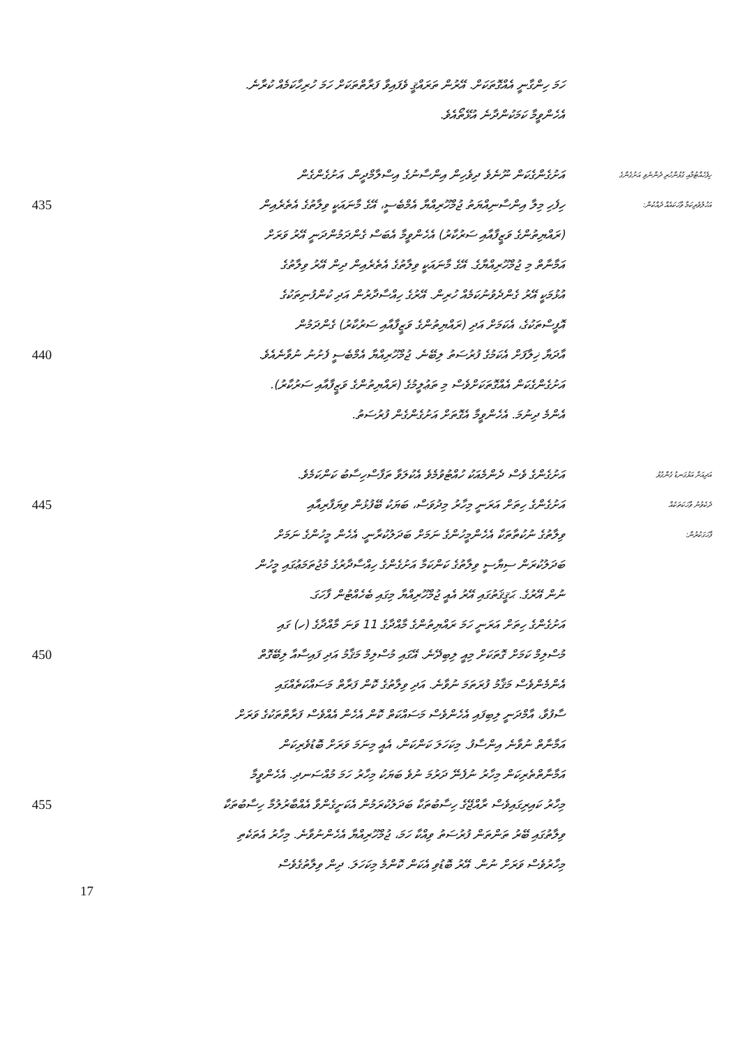ހަމަ ހިންގާނީ އެއްގޮތަކަށް. އޭރުން ތަރައްޤީ ވެފައިވާ ފަރާތްތަކަށް ހަމަ ހުރިހާކަމެއް ކުރާނެ.
އެހެންވީމާ ކަމަކުންދާނެ އުޅޭތޯއެވެ.
އަށުގެންގެކަން ނޫނެވެ ދިވެހިން އިންސާނުގެ އިސްލާމްދީން. އަށުގެންގެން ހިފެހެއްޓުމާއި ގުޅުންހުރި ދެންނެވި އަށުގެންގެ
435 ހިފެހި މިލާ އިންސާނިއްޔަތު ޖުމްހޫރިއްޔާ އެމްބެސީ، އޭގެ މާނައަކީ ވިލާތުގެ އެތެރެއިން އަހުލުވެރިކަމާ ވާހަކައެއް ދެއްކުން:
(ރައްޔިތުންގެ ވަޒީފާއާއި ސަރުކާރު) އެހެންވީމާ އެބަސް ގެންދަމުންދަނީ އޭރު ވަރަށް
އަމާނާތް މި ޖުމްހޫރިއްޔާގެ. އޭގެ މާނައަކީ ވިލާތުގެ އެތެރެއިން ދިން އޭރު ވިލާތުގެ
އުޅުމަކީ އޭރު ގެންދެވުނުކަމެއް ހުރިން. އޭރުގެ ހިއްސާދާރުން އަދި ކުންފުނިތަކުގެ
އޮފީސްތަކުގެ، އެކަމަށް އަދި (ރައްޔިތުންގެ ވަޒީފާއާއި ސަރުކާރު) ގެންދަމުން
440 އާދަޔާ ޚިލާފަށް އެކަމުގެ ފުރުސަތު ލިބޭނެ. ޖުމްހޫރިއްޔާ އެމްބެސީ ފެށުނު ނުވާނެއެވެ.
އަށުގެންގެކަން އެއްގޮތަކަށްވެސް މި ތަޢުލީމުގެ (ރައްޔިތުންގެ ވަޒީފާއާއި ސަރުކާރު).
އެންމެ ދިނުމަ. އެހެންވީމާ އެގޮތަށް އަށުގެންގެން ފުރުސަތު.
އަށުގެންގެ ވެސް ދެންމެއަކު ހުއްޓުވުމެވެ އެކުލަވާ ތަފާސްހިސާބު ކަންކަމެވެ. އަދިއަށް އަޅުގަނޑު ގެންގުޅު
445 އަށުގެންގެ ހިތަށް އަރަނީ މިހާރު މިދުވަސް، ބަޔަކު ބޭފުޅުން ވިޔަފާރިއާއި ދެކެވުނު ވާހަކަތަކެއް
ވިލާތުގެ ނުކުތާތަކާ އެހެންމީހުންގެ ނަމަށް ބަދަލުކުރާނީ. އެހެން މީހުންގެ ނަމަށް ފާހަގަކުރުން:
ބަދަލުކުރަން ސިޔާސީ ވިލާތުގެ ކަންކަމާ އަށުގެންގެ ހިއްސާދާރުގެ މުޖުތަމަޢުގައި މީހުން
ނުން އޭރުގެ. ޙަޤީޤަތުގައި އޭރު އެއީ ޖުމްހޫރިއްޔާ މިގައި ބެހެއްޓުން ފާހަގަ.
އަށުގެންގެ ހިތަށް އަރަނީ ހަމަ ރައްޔިތުންގެ މާއްދާގެ 11 ވަނަ މާއްދާގެ (ހ) ގައި
450 މުސްލިމް ކަމަށް ގޮތަކަށް މިއީ ލިބިދޭނެ. އޭގައި މުސްލިމް މަޤާމު އަދި ފައިސާއާ ލިބޭގޮތް
އެންމެންވެސް މަޤާމު ފުރަތަމަ ނުވާނެ. އަދި ވިލާތުގެ ކޮން ފަރާތް މަސައްކަތެއްގައި
ސާފުވާ، އާމްދަނީ ލިބިފައި އެހެންވެސް މަސައްކަތް ކޮން އެހެން އެއްވެސް ފަރާތްތަކުގެ ވަރަށް
އަމާނާތް ނުވާނެ އިންސާފު. މިކަހަލަ ކަންކަން، އެއީ މިނަމަ ވަރަށް ބޮޑުވެރިކަން
އަމާނާތްތެރިކަން މިހާރު ނުފެނޭ ދަރުމަ ނުވެ ބަޔަކު މިހާރު ހަމަ މުއްސަނދި. އެހެންވީމާ
455 މިހާރު ކައިރިގައިވެސް ރާއްޖޭގެ ހިސާބުތަކާ ބަދަލުކުރަމުން އެކަށީގެންވާ އެއްބާރުލުމާ ހިސާބުތަކާ
ވިލާތުގައި ބޭރު ތަންތަން ފުރުސަތު ވިއްކާ ހަމަ، ޖުމްހޫރިއްޔާ އެހެންނުވާނެ. މިހާރު އެތަކެތި
މިހާރުވެސް ވަރަށް ނުން. އޭރު ބޮޑުވި އެކަން ކޮންމެ މިކަހަލަ. ދިން ވިލާތުގެވެސް
17